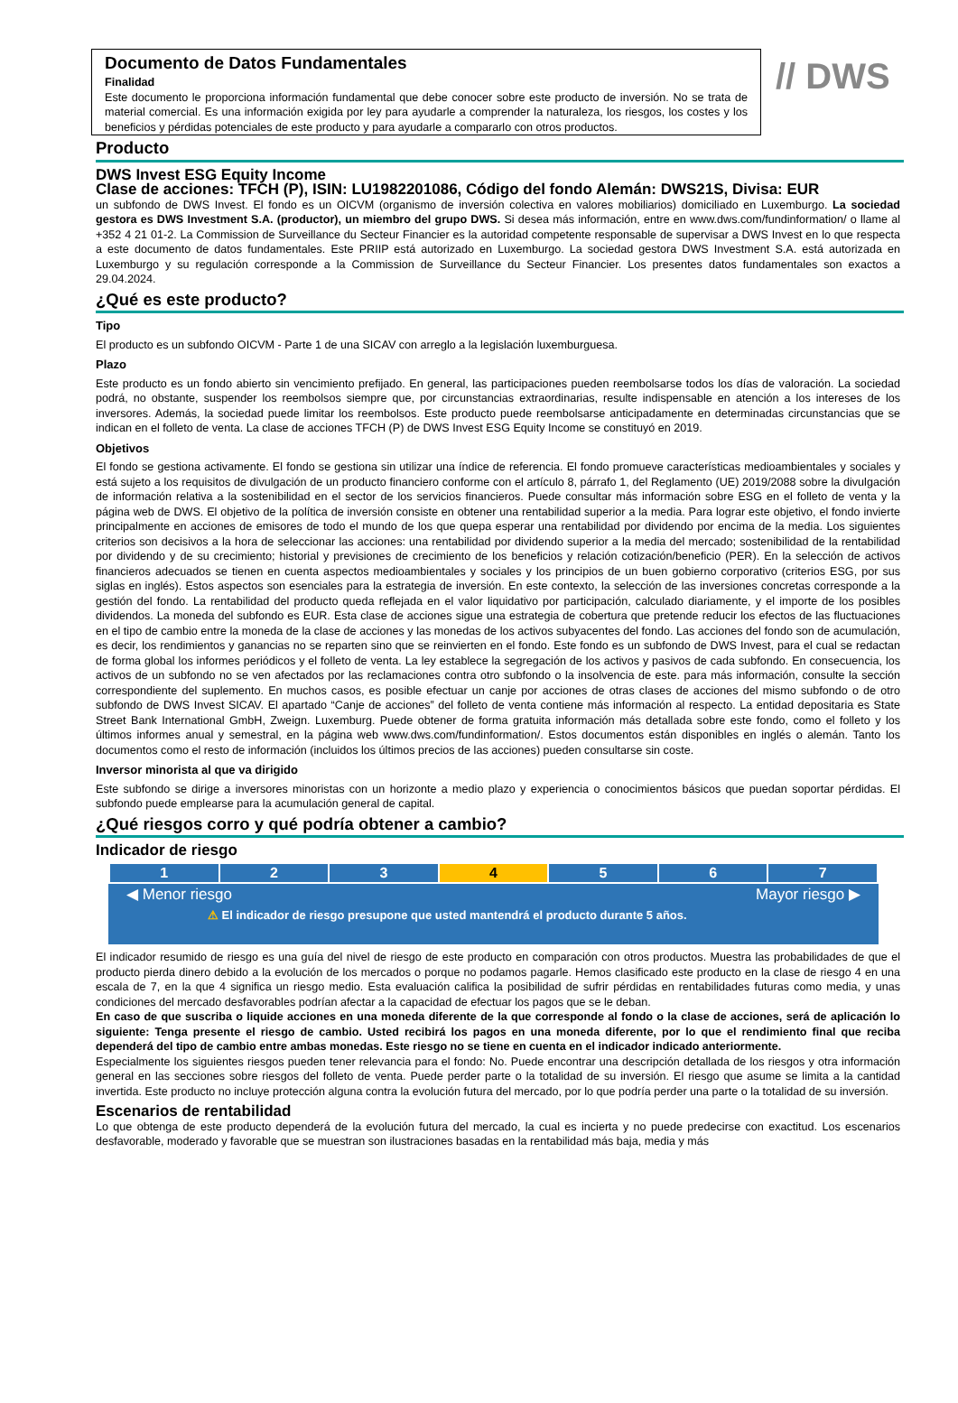Documento de Datos Fundamentales
Finalidad
Este documento le proporciona información fundamental que debe conocer sobre este producto de inversión. No se trata de material comercial. Es una información exigida por ley para ayudarle a comprender la naturaleza, los riesgos, los costes y los beneficios y pérdidas potenciales de este producto y para ayudarle a compararlo con otros productos.
// DWS
Producto
DWS Invest ESG Equity Income
Clase de acciones: TFCH (P), ISIN: LU1982201086, Código del fondo Alemán: DWS21S, Divisa: EUR
un subfondo de DWS Invest. El fondo es un OICVM (organismo de inversión colectiva en valores mobiliarios) domiciliado en Luxemburgo. La sociedad gestora es DWS Investment S.A. (productor), un miembro del grupo DWS. Si desea más información, entre en www.dws.com/fundinformation/ o llame al +352 4 21 01-2. La Commission de Surveillance du Secteur Financier es la autoridad competente responsable de supervisar a DWS Invest en lo que respecta a este documento de datos fundamentales. Este PRIIP está autorizado en Luxemburgo. La sociedad gestora DWS Investment S.A. está autorizada en Luxemburgo y su regulación corresponde a la Commission de Surveillance du Secteur Financier. Los presentes datos fundamentales son exactos a 29.04.2024.
¿Qué es este producto?
Tipo
El producto es un subfondo OICVM - Parte 1 de una SICAV con arreglo a la legislación luxemburguesa.
Plazo
Este producto es un fondo abierto sin vencimiento prefijado. En general, las participaciones pueden reembolsarse todos los días de valoración. La sociedad podrá, no obstante, suspender los reembolsos siempre que, por circunstancias extraordinarias, resulte indispensable en atención a los intereses de los inversores. Además, la sociedad puede limitar los reembolsos. Este producto puede reembolsarse anticipadamente en determinadas circunstancias que se indican en el folleto de venta. La clase de acciones TFCH (P) de DWS Invest ESG Equity Income se constituyó en 2019.
Objetivos
El fondo se gestiona activamente. El fondo se gestiona sin utilizar una índice de referencia. El fondo promueve características medioambientales y sociales y está sujeto a los requisitos de divulgación de un producto financiero conforme con el artículo 8, párrafo 1, del Reglamento (UE) 2019/2088 sobre la divulgación de información relativa a la sostenibilidad en el sector de los servicios financieros. Puede consultar más información sobre ESG en el folleto de venta y la página web de DWS. El objetivo de la política de inversión consiste en obtener una rentabilidad superior a la media. Para lograr este objetivo, el fondo invierte principalmente en acciones de emisores de todo el mundo de los que quepa esperar una rentabilidad por dividendo por encima de la media. Los siguientes criterios son decisivos a la hora de seleccionar las acciones: una rentabilidad por dividendo superior a la media del mercado; sostenibilidad de la rentabilidad por dividendo y de su crecimiento; historial y previsiones de crecimiento de los beneficios y relación cotización/beneficio (PER). En la selección de activos financieros adecuados se tienen en cuenta aspectos medioambientales y sociales y los principios de un buen gobierno corporativo (criterios ESG, por sus siglas en inglés). Estos aspectos son esenciales para la estrategia de inversión. En este contexto, la selección de las inversiones concretas corresponde a la gestión del fondo. La rentabilidad del producto queda reflejada en el valor liquidativo por participación, calculado diariamente, y el importe de los posibles dividendos. La moneda del subfondo es EUR. Esta clase de acciones sigue una estrategia de cobertura que pretende reducir los efectos de las fluctuaciones en el tipo de cambio entre la moneda de la clase de acciones y las monedas de los activos subyacentes del fondo. Las acciones del fondo son de acumulación, es decir, los rendimientos y ganancias no se reparten sino que se reinvierten en el fondo. Este fondo es un subfondo de DWS Invest, para el cual se redactan de forma global los informes periódicos y el folleto de venta. La ley establece la segregación de los activos y pasivos de cada subfondo. En consecuencia, los activos de un subfondo no se ven afectados por las reclamaciones contra otro subfondo o la insolvencia de este. para más información, consulte la sección correspondiente del suplemento. En muchos casos, es posible efectuar un canje por acciones de otras clases de acciones del mismo subfondo o de otro subfondo de DWS Invest SICAV. El apartado “Canje de acciones” del folleto de venta contiene más información al respecto. La entidad depositaria es State Street Bank International GmbH, Zweign. Luxemburg. Puede obtener de forma gratuita información más detallada sobre este fondo, como el folleto y los últimos informes anual y semestral, en la página web www.dws.com/fundinformation/. Estos documentos están disponibles en inglés o alemán. Tanto los documentos como el resto de información (incluidos los últimos precios de las acciones) pueden consultarse sin coste.
Inversor minorista al que va dirigido
Este subfondo se dirige a inversores minoristas con un horizonte a medio plazo y experiencia o conocimientos básicos que puedan soportar pérdidas. El subfondo puede emplearse para la acumulación general de capital.
¿Qué riesgos corro y qué podría obtener a cambio?
Indicador de riesgo
| 1 | 2 | 3 | 4 | 5 | 6 | 7 |
◀ Menor riesgo Mayor riesgo ▶
⚠ El indicador de riesgo presupone que usted mantendrá el producto durante 5 años.
El indicador resumido de riesgo es una guía del nivel de riesgo de este producto en comparación con otros productos. Muestra las probabilidades de que el producto pierda dinero debido a la evolución de los mercados o porque no podamos pagarle. Hemos clasificado este producto en la clase de riesgo 4 en una escala de 7, en la que 4 significa un riesgo medio. Esta evaluación califica la posibilidad de sufrir pérdidas en rentabilidades futuras como media, y unas condiciones del mercado desfavorables podrían afectar a la capacidad de efectuar los pagos que se le deban.
En caso de que suscriba o liquide acciones en una moneda diferente de la que corresponde al fondo o la clase de acciones, será de aplicación lo siguiente: Tenga presente el riesgo de cambio. Usted recibirá los pagos en una moneda diferente, por lo que el rendimiento final que reciba dependerá del tipo de cambio entre ambas monedas. Este riesgo no se tiene en cuenta en el indicador indicado anteriormente.
Especialmente los siguientes riesgos pueden tener relevancia para el fondo: No. Puede encontrar una descripción detallada de los riesgos y otra información general en las secciones sobre riesgos del folleto de venta. Puede perder parte o la totalidad de su inversión. El riesgo que asume se limita a la cantidad invertida. Este producto no incluye protección alguna contra la evolución futura del mercado, por lo que podría perder una parte o la totalidad de su inversión.
Escenarios de rentabilidad
Lo que obtenga de este producto dependerá de la evolución futura del mercado, la cual es incierta y no puede predecirse con exactitud. Los escenarios desfavorable, moderado y favorable que se muestran son ilustraciones basadas en la rentabilidad más baja, media y más